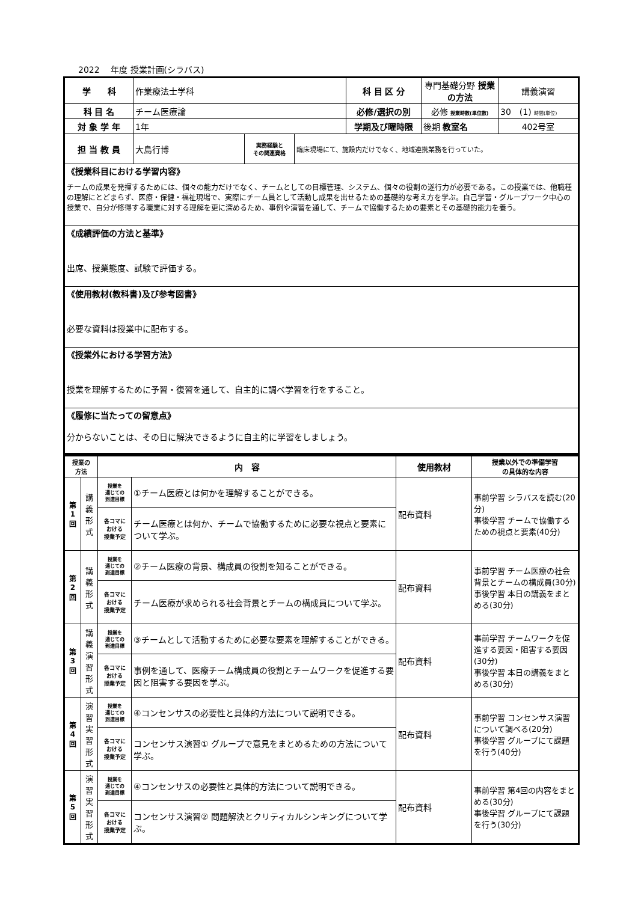2022　 年度 授業計画(シラバス)
| 学 科 | 作業療法士学科 | | | 科 目 区 分 | 専門基礎分野 授業の方法 | 講義演習 |
| 科 目 名 | チーム医療論 | | | 必修/選択の別 | 必修 授業時数(単位数) | 30 (1) 時間(単位) |
| 対 象 学 年 | 1年 | | | 学期及び曜時限 | 後期 教室名 | 402号室 |
| 担 当 教 員 | 大島行博 | 実務経験と その関連資格 | 臨床現場にて、施設内だけでなく、地域連携業務を行っていた。 | | | |
| 《授業科目における学習内容》 チームの成果を発揮するためには、個々の能力だけでなく、チームとしての目標管理、システム、個々の役割の遂行力が必要である。この授業では、他職種の理解にとどまらず、医療・保健・福祉現場で、実際にチーム員として活動し成果を出せるための基礎的な考え方を学ぶ。自己学習・グループワーク中心の授業で、自分が修得する職業に対する理解を更に深めるため、事例や演習を通して、チームで協働するための要素とその基礎的能力を養う。 | | | | | | |
| 《成績評価の方法と基準》 出席、授業態度、試験で評価する。 | | | | | | |
| 《使用教材(教科書)及び参考図書》 必要な資料は授業中に配布する。 | | | | | | |
| 《授業外における学習方法》 授業を理解するために予習・復習を通して、自主的に調べ学習を行をすること。 | | | | | | |
| 《履修に当たっての留意点》 分からないことは、その日に解決できるように自主的に学習をしましょう。 | | | | | | |
| 授業の 方法 | | 内 容 | | 使用教材 | 授業以外での準備学習 の具体的な内容 |
| --- | --- | --- | --- | --- | --- |
| 第 1 回 | 講 義 形 式 | 授業を 通じての 到達目標 | ①チーム医療とは何かを理解することができる。 | 配布資料 | 事前学習 シラバスを読む(20分) 事後学習 チームで協働するための視点と要素(40分) |
| | | 各コマに おける 授業予定 | チーム医療とは何か、チームで協働するために必要な視点と要素について学ぶ。 | | |
| 第 2 回 | 講 義 形 式 | 授業を 通じての 到達目標 | ②チーム医療の背景、構成員の役割を知ることができる。 | 配布資料 | 事前学習 チーム医療の社会背景とチームの構成員(30分) 事後学習 本日の講義をまとめる(30分) |
| | | 各コマに おける 授業予定 | チーム医療が求められる社会背景とチームの構成員について学ぶ。 | | |
| 第 3 回 | 講 義 演 習 形 式 | 授業を 通じての 到達目標 | ③チームとして活動するために必要な要素を理解することができる。 | 配布資料 | 事前学習 チームワークを促進する要因・阻害する要因(30分) 事後学習 本日の講義をまとめる(30分) |
| | | 各コマに おける 授業予定 | 事例を通して、医療チーム構成員の役割とチームワークを促進する要因と阻害する要因を学ぶ。 | | |
| 第 4 回 | 演 習 実 習 形 式 | 授業を 通じての 到達目標 | ④コンセンサスの必要性と具体的方法について説明できる。 | 配布資料 | 事前学習 コンセンサス演習について調べる(20分) 事後学習 グループにて課題を行う(40分) |
| | | 各コマに おける 授業予定 | コンセンサス演習① グループで意見をまとめるための方法について学ぶ。 | | |
| 第 5 回 | 演 習 実 習 形 式 | 授業を 通じての 到達目標 | ④コンセンサスの必要性と具体的方法について説明できる。 | 配布資料 | 事前学習 第4回の内容をまとめる(30分) 事後学習 グループにて課題を行う(30分) |
| | | 各コマに おける 授業予定 | コンセンサス演習② 問題解決とクリティカルシンキングについて学ぶ。 | | |